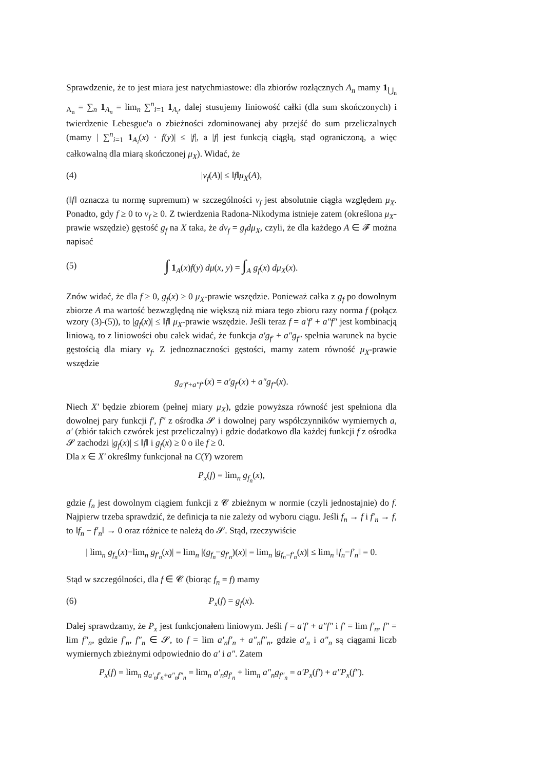Sprawdzenie, że to jest miara jest natychmiastowe: dla zbiorów rozłącznych A<sub>n</sub> mamy 1<sub>⋃<sub>n</sub> A<sub>n</sub></sub> = ∑<sub>n</sub> 1<sub>A<sub>n</sub></sub> = lim<sub>n</sub> ∑<sup>n</sup><sub>i=1</sub> 1<sub>A<sub>i</sub></sub>, dalej stusujemy liniowość całki (dla sum skończonych) i twierdzenie Lebesgue'a o zbieżności zdominowanej aby przejść do sum przeliczalnych (mamy | ∑<sup>n</sup><sub>i=1</sub> 1<sub>A<sub>i</sub></sub>(x) · f(y)| ≤ |f|, a |f| jest funkcją ciągłą, stąd ograniczoną, a więc całkowalną dla miarą skończonej μ<sub>X</sub>). Widać, że
(4) |ν<sub>f</sub>(A)| ≤ ‖f‖μ<sub>X</sub>(A),
(‖f‖ oznacza tu normę supremum) w szczególności ν<sub>f</sub> jest absolutnie ciągła względem μ<sub>X</sub>. Ponadto, gdy f ≥ 0 to ν<sub>f</sub> ≥ 0. Z twierdzenia Radona-Nikodyma istnieje zatem (określona μ<sub>X</sub>-prawie wszędzie) gęstość g<sub>f</sub> na X taka, że dν<sub>f</sub> = g<sub>f</sub>dμ<sub>X</sub>, czyli, że dla każdego A ∈ 𝓕 można napisać
(5) ∫ 1<sub>A</sub>(x)f(y) dμ(x, y) = ∫<sub>A</sub> g<sub>f</sub>(x) dμ<sub>X</sub>(x).
Znów widać, że dla f ≥ 0, g<sub>f</sub>(x) ≥ 0 μ<sub>X</sub>-prawie wszędzie. Ponieważ całka z g<sub>f</sub> po dowolnym zbiorze A ma wartość bezwzględną nie większą niż miara tego zbioru razy norma f (połącz wzory (3)-(5)), to |g<sub>f</sub>(x)| ≤ ‖f‖ μ<sub>X</sub>-prawie wszędzie. Jeśli teraz f = a′f′ + a″f″ jest kombinacją liniową, to z liniowości obu całek widać, że funkcja a′g<sub>f′</sub> + a″g<sub>f″</sub> spełnia warunek na bycie gęstością dla miary ν<sub>f</sub>. Z jednoznaczności gęstości, mamy zatem równość μ<sub>X</sub>-prawie wszędzie
g<sub>a′f′+a″f″</sub>(x) = a′g<sub>f′</sub>(x) + a″g<sub>f″</sub>(x).
Niech X′ będzie zbiorem (pełnej miary μ<sub>X</sub>), gdzie powyższa równość jest spełniona dla dowolnej pary funkcji f′, f″ z ośrodka 𝓢 i dowolnej pary współczynników wymiernych a, a′ (zbiór takich czwórek jest przeliczalny) i gdzie dodatkowo dla każdej funkcji f z ośrodka 𝓢 zachodzi |g<sub>f</sub>(x)| ≤ ‖f‖ i g<sub>f</sub>(x) ≥ 0 o ile f ≥ 0.
Dla x ∈ X′ określmy funkcjonał na C(Y) wzorem
P<sub>x</sub>(f) = lim<sub>n</sub> g<sub>f<sub>n</sub></sub>(x),
gdzie f<sub>n</sub> jest dowolnym ciągiem funkcji z 𝓒 zbieżnym w normie (czyli jednostajnie) do f. Najpierw trzeba sprawdzić, że definicja ta nie zależy od wyboru ciągu. Jeśli f<sub>n</sub> → f i f′<sub>n</sub> → f, to ‖f<sub>n</sub> − f′<sub>n</sub>‖ → 0 oraz różnice te należą do 𝓢. Stąd, rzeczywiście
| lim<sub>n</sub> g<sub>f<sub>n</sub></sub>(x)−lim<sub>n</sub> g<sub>f′<sub>n</sub></sub>(x)| = lim<sub>n</sub> |(g<sub>f<sub>n</sub></sub>−g<sub>f′<sub>n</sub></sub>)(x)| = lim<sub>n</sub> |g<sub>f<sub>n</sub>−f′<sub>n</sub></sub>(x)| ≤ lim<sub>n</sub> ‖f<sub>n</sub>−f′<sub>n</sub>‖ = 0.
Stąd w szczególności, dla f ∈ 𝓒 (biorąc f<sub>n</sub> = f) mamy
(6) P<sub>x</sub>(f) = g<sub>f</sub>(x).
Dalej sprawdzamy, że P<sub>x</sub> jest funkcjonałem liniowym. Jeśli f = a′f′ + a″f″ i f′ = lim f′<sub>n</sub>, f″ = lim f″<sub>n</sub>, gdzie f′<sub>n</sub>, f″<sub>n</sub> ∈ 𝓢, to f = lim a′<sub>n</sub>f′<sub>n</sub> + a″<sub>n</sub>f″<sub>n</sub>, gdzie a′<sub>n</sub> i a″<sub>n</sub> są ciągami liczb wymiernych zbieżnymi odpowiednio do a′ i a″. Zatem
P<sub>x</sub>(f) = lim<sub>n</sub> g<sub>a′<sub>n</sub>f′<sub>n</sub>+a″<sub>n</sub>f″<sub>n</sub></sub> = lim<sub>n</sub> a′<sub>n</sub>g<sub>f′<sub>n</sub></sub> + lim<sub>n</sub> a″<sub>n</sub>g<sub>f″<sub>n</sub></sub> = a′P<sub>x</sub>(f′) + a″P<sub>x</sub>(f″).